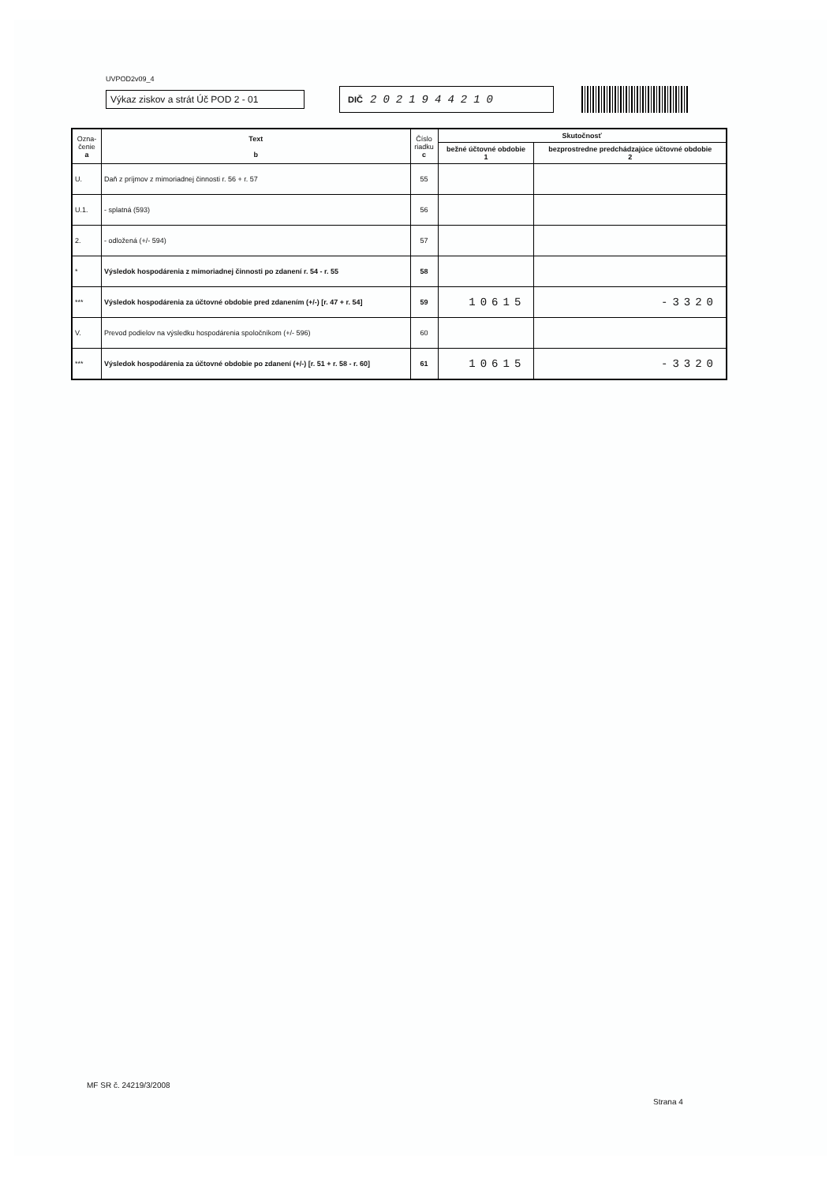UVPOD2v09_4
Výkaz ziskov a strát Úč POD 2 - 01
DIČ 2021944210
| Ozna- čenie a | Text b | Číslo riadku c | Skutočnosť | |
| --- | --- | --- | --- | --- |
| | | | bežné účtovné obdobie 1 | bezprostredne predchádzajúce účtovné obdobie 2 |
| U. | Daň z príjmov z mimoriadnej činnosti r. 56 + r. 57 | 55 | | |
| U.1. | - splatná (593) | 56 | | |
| 2. | - odložená (+/- 594) | 57 | | |
| * | Výsledok hospodárenia z mimoriadnej činnosti po zdanení r. 54 - r. 55 | 58 | | |
| *** | Výsledok hospodárenia za účtovné obdobie pred zdanením (+/-) [r. 47 + r. 54] | 59 | 10615 | -3320 |
| V. | Prevod podielov na výsledku hospodárenia spoločníkom (+/- 596) | 60 | | |
| *** | Výsledok hospodárenia za účtovné obdobie po zdanení (+/-) [r. 51 + r. 58 - r. 60] | 61 | 10615 | -3320 |
MF SR č. 24219/3/2008
Strana 4